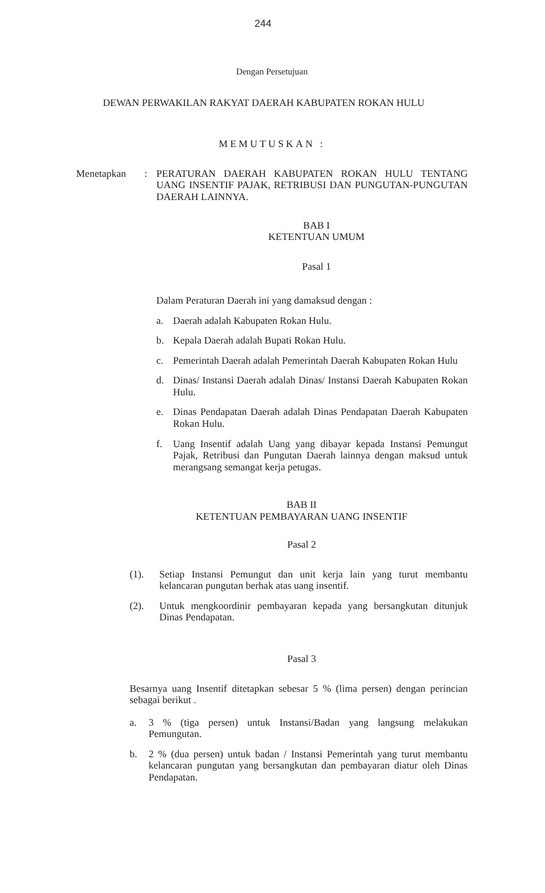244
Dengan Persetujuan
DEWAN PERWAKILAN RAKYAT DAERAH KABUPATEN ROKAN HULU
MEMUTUSKAN :
Menetapkan : PERATURAN DAERAH KABUPATEN ROKAN HULU TENTANG UANG INSENTIF PAJAK, RETRIBUSI DAN PUNGUTAN-PUNGUTAN DAERAH LAINNYA.
BAB I
KETENTUAN UMUM
Pasal 1
Dalam Peraturan Daerah ini yang damaksud dengan :
a. Daerah adalah Kabupaten Rokan Hulu.
b. Kepala Daerah adalah Bupati Rokan Hulu.
c. Pemerintah Daerah adalah Pemerintah Daerah Kabupaten Rokan Hulu
d. Dinas/ Instansi Daerah adalah Dinas/ Instansi Daerah Kabupaten Rokan Hulu.
e. Dinas Pendapatan Daerah adalah Dinas Pendapatan Daerah Kabupaten Rokan Hulu.
f. Uang Insentif adalah Uang yang dibayar kepada Instansi Pemungut Pajak, Retribusi dan Pungutan Daerah lainnya dengan maksud untuk merangsang semangat kerja petugas.
BAB II
KETENTUAN PEMBAYARAN UANG INSENTIF
Pasal 2
(1). Setiap Instansi Pemungut dan unit kerja lain yang turut membantu kelancaran pungutan berhak atas uang insentif.
(2). Untuk mengkoordinir pembayaran kepada yang bersangkutan ditunjuk Dinas Pendapatan.
Pasal 3
Besarnya uang Insentif ditetapkan sebesar 5 % (lima persen) dengan perincian sebagai berikut .
a. 3 % (tiga persen) untuk Instansi/Badan yang langsung melakukan Pemungutan.
b. 2 % (dua persen) untuk badan / Instansi Pemerintah yang turut membantu kelancaran pungutan yang bersangkutan dan pembayaran diatur oleh Dinas Pendapatan.